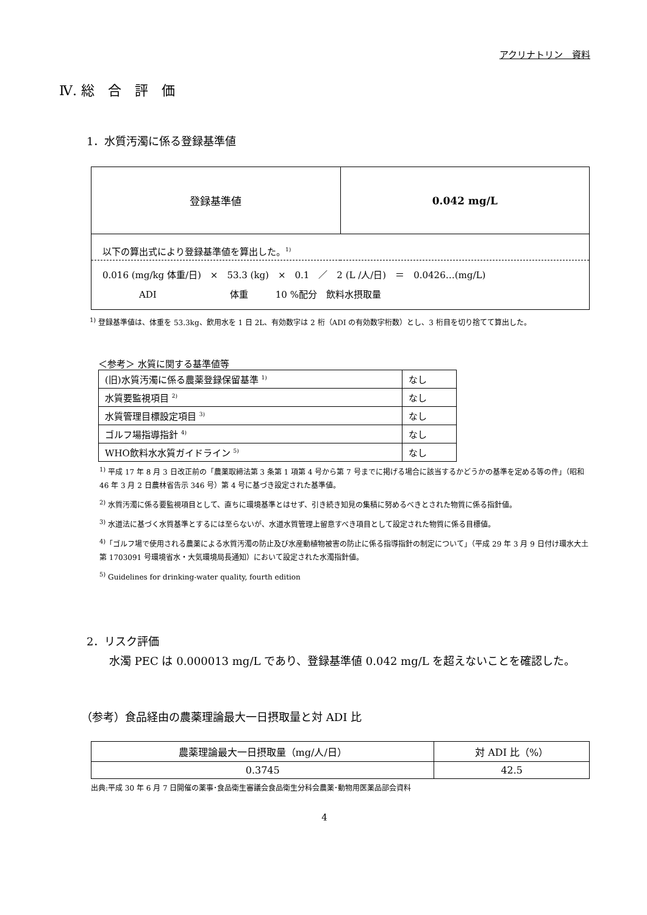アクリナトリン　資料
Ⅳ. 総　合　評　価
1．水質汚濁に係る登録基準値
| 登録基準値 | 0.042 mg/L |
| 以下の算出式により登録基準値を算出した。<sup>1)</sup> | |
| 0.016 (mg/kg 体重/日) × 53.3 (kg) × 0.1 ／ 2 (L /人/日) ＝ 0.0426…(mg/L) ADI 体重 10 %配分 飲料水摂取量 | |
<sup>1)</sup> 登録基準値は、体重を 53.3kg、飲用水を 1 日 2L、有効数字は 2 桁（ADI の有効数字桁数）とし、3 桁目を切り捨てて算出した。
＜参考＞ 水質に関する基準値等
| (旧)水質汚濁に係る農薬登録保留基準 <sup>1)</sup> | なし |
| 水質要監視項目 <sup>2)</sup> | なし |
| 水質管理目標設定項目 <sup>3)</sup> | なし |
| ゴルフ場指導指針 <sup>4)</sup> | なし |
| WHO飲料水水質ガイドライン <sup>5)</sup> | なし |
<sup>1)</sup> 平成 17 年 8 月 3 日改正前の「農薬取締法第 3 条第 1 項第 4 号から第 7 号までに掲げる場合に該当するかどうかの基準を定める等の件」（昭和 46 年 3 月 2 日農林省告示 346 号）第 4 号に基づき設定された基準値。
<sup>2)</sup> 水質汚濁に係る要監視項目として、直ちに環境基準とはせず、引き続き知見の集積に努めるべきとされた物質に係る指針値。
<sup>3)</sup> 水道法に基づく水質基準とするには至らないが、水道水質管理上留意すべき項目として設定された物質に係る目標値。
<sup>4)</sup>「ゴルフ場で使用される農薬による水質汚濁の防止及び水産動植物被害の防止に係る指導指針の制定について」（平成 29 年 3 月 9 日付け環水大土第 1703091 号環境省水・大気環境局長通知）において設定された水濁指針値。
<sup>5)</sup> Guidelines for drinking-water quality, fourth edition
2．リスク評価
　水濁 PEC は 0.000013 mg/L であり、登録基準値 0.042 mg/L を超えないことを確認した。
（参考）食品経由の農薬理論最大一日摂取量と対 ADI 比
| 農薬理論最大一日摂取量（mg/人/日） | 対 ADI 比（%） |
| 0.3745 | 42.5 |
出典:平成 30 年 6 月 7 日開催の薬事･食品衛生審議会食品衛生分科会農薬･動物用医薬品部会資料
4